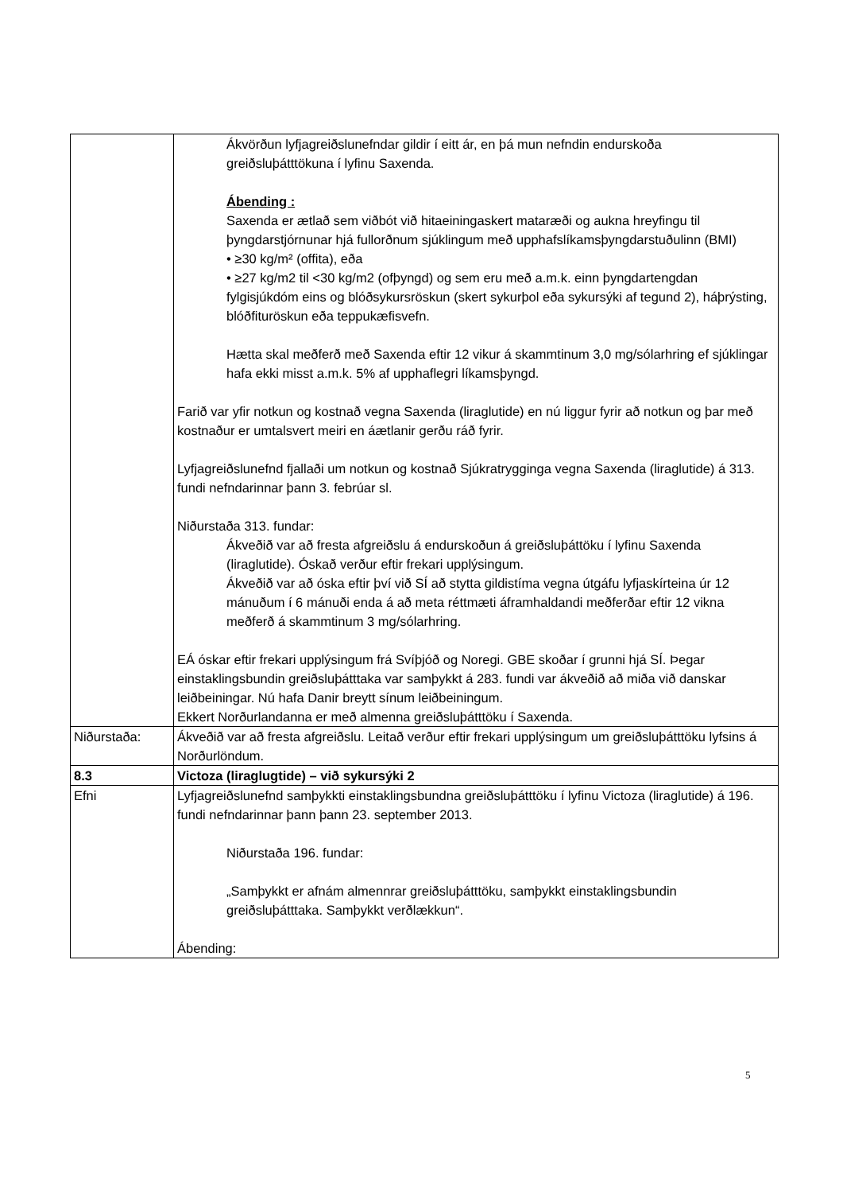| | Ákvörðun lyfjagreiðslunefndar gildir í eitt ár, en þá mun nefndin endurskoða greiðsluþátttökuna í lyfinu Saxenda. Ábending : Saxenda er ætlað sem viðbót við hitaeiningaskert mataræði og aukna hreyfingu til þyngdarstjórnunar hjá fullorðnum sjúklingum með upphafslíkamsþyngdarstuðulinn (BMI) • ≥30 kg/m² (offita), eða • ≥27 kg/m2 til <30 kg/m2 (ofþyngd) og sem eru með a.m.k. einn þyngdartengdan fylgisjúkdóm eins og blóðsykursröskun (skert sykurþol eða sykursýki af tegund 2), háþrýsting, blóðfituröskun eða teppukæfisvefn. Hætta skal meðferð með Saxenda eftir 12 vikur á skammtinum 3,0 mg/sólarhring ef sjúklingar hafa ekki misst a.m.k. 5% af upphaflegri líkamsþyngd. Farið var yfir notkun og kostnað vegna Saxenda (liraglutide) en nú liggur fyrir að notkun og þar með kostnaður er umtalsvert meiri en áætlanir gerðu ráð fyrir. Lyfjagreiðslunefnd fjallaði um notkun og kostnað Sjúkratrygginga vegna Saxenda (liraglutide) á 313. fundi nefndarinnar þann 3. febrúar sl. Niðurstaða 313. fundar: Ákveðið var að fresta afgreiðslu á endurskoðun á greiðsluþáttöku í lyfinu Saxenda (liraglutide). Óskað verður eftir frekari upplýsingum. Ákveðið var að óska eftir því við SÍ að stytta gildistíma vegna útgáfu lyfjaskírteina úr 12 mánuðum í 6 mánuði enda á að meta réttmæti áframhaldandi meðferðar eftir 12 vikna meðferð á skammtinum 3 mg/sólarhring. EÁ óskar eftir frekari upplýsingum frá Svíþjóð og Noregi. GBE skoðar í grunni hjá SÍ. Þegar einstaklingsbundin greiðsluþátttaka var samþykkt á 283. fundi var ákveðið að miða við danskar leiðbeiningar. Nú hafa Danir breytt sínum leiðbeiningum. Ekkert Norðurlandanna er með almenna greiðsluþátttöku í Saxenda. |
| Niðurstaða: | Ákveðið var að fresta afgreiðslu. Leitað verður eftir frekari upplýsingum um greiðsluþátttöku lyfsins á Norðurlöndum. |
| 8.3 | Victoza (liraglugtide) – við sykursýki 2 |
| Efni | Lyfjagreiðslunefnd samþykkti einstaklingsbundna greiðsluþátttöku í lyfinu Victoza (liraglutide) á 196. fundi nefndarinnar þann þann 23. september 2013. Niðurstaða 196. fundar: „Samþykkt er afnám almennrar greiðsluþátttöku, samþykkt einstaklingsbundin greiðsluþátttaka. Samþykkt verðlækkun“. Ábending: |
5